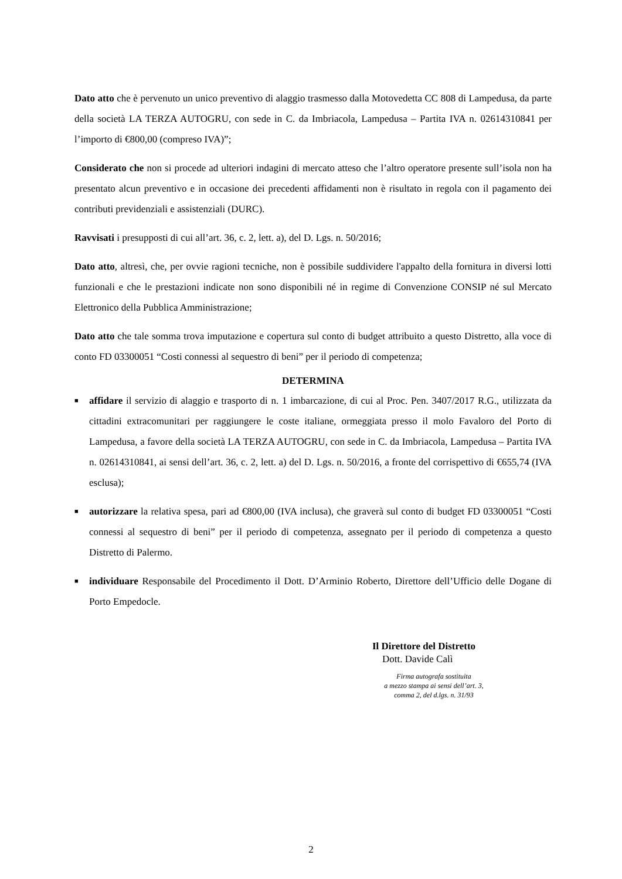Dato atto che è pervenuto un unico preventivo di alaggio trasmesso dalla Motovedetta CC 808 di Lampedusa, da parte della società LA TERZA AUTOGRU, con sede in C. da Imbriacola, Lampedusa – Partita IVA n. 02614310841 per l’importo di €800,00 (compreso IVA)”;
Considerato che non si procede ad ulteriori indagini di mercato atteso che l’altro operatore presente sull’isola non ha presentato alcun preventivo e in occasione dei precedenti affidamenti non è risultato in regola con il pagamento dei contributi previdenziali e assistenziali (DURC).
Ravvisati i presupposti di cui all’art. 36, c. 2, lett. a), del D. Lgs. n. 50/2016;
Dato atto, altresì, che, per ovvie ragioni tecniche, non è possibile suddividere l'appalto della fornitura in diversi lotti funzionali e che le prestazioni indicate non sono disponibili né in regime di Convenzione CONSIP né sul Mercato Elettronico della Pubblica Amministrazione;
Dato atto che tale somma trova imputazione e copertura sul conto di budget attribuito a questo Distretto, alla voce di conto FD 03300051 “Costi connessi al sequestro di beni” per il periodo di competenza;
DETERMINA
■
affidare il servizio di alaggio e trasporto di n. 1 imbarcazione, di cui al Proc. Pen. 3407/2017 R.G., utilizzata da cittadini extracomunitari per raggiungere le coste italiane, ormeggiata presso il molo Favaloro del Porto di Lampedusa, a favore della società LA TERZA AUTOGRU, con sede in C. da Imbriacola, Lampedusa – Partita IVA n. 02614310841, ai sensi dell’art. 36, c. 2, lett. a) del D. Lgs. n. 50/2016, a fronte del corrispettivo di €655,74 (IVA esclusa);
■
autorizzare la relativa spesa, pari ad €800,00 (IVA inclusa), che graverà sul conto di budget FD 03300051 “Costi connessi al sequestro di beni” per il periodo di competenza, assegnato per il periodo di competenza a questo Distretto di Palermo.
■
individuare Responsabile del Procedimento il Dott. D’Arminio Roberto, Direttore dell’Ufficio delle Dogane di Porto Empedocle.
Il Direttore del Distretto
Dott. Davide Calì
Firma autografa sostituita
a mezzo stampa ai sensi dell’art. 3,
comma 2, del d.lgs. n. 31/93
2